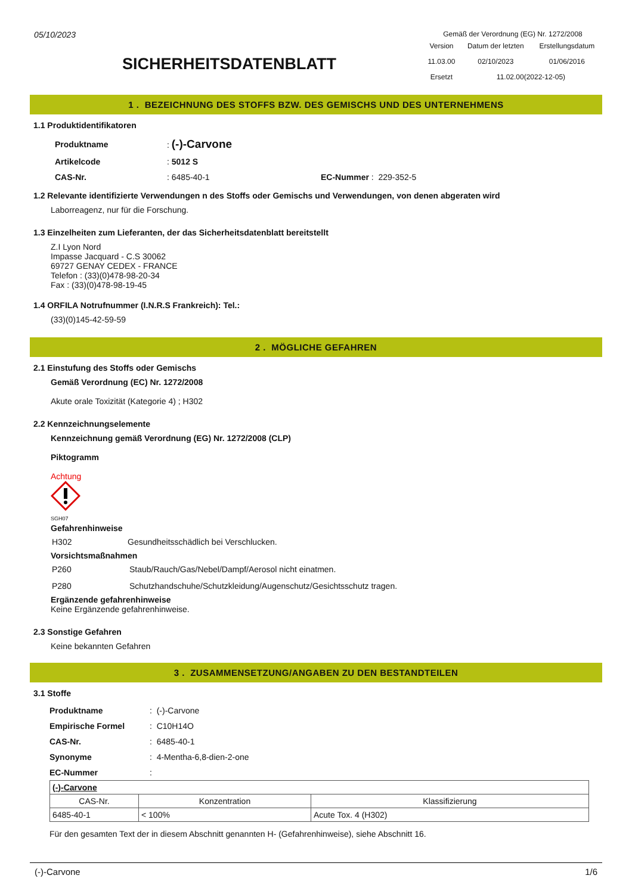05/10/2023
Gemäß der Verordnung (EG) Nr. 1272/2008
| Version | Datum der letzten | Erstellungsdatum |
| 11.03.00 | 02/10/2023 | 01/06/2016 |
| Ersetzt | 11.02.00(2022-12-05) | |
SICHERHEITSDATENBLATT
1 . BEZEICHNUNG DES STOFFS BZW. DES GEMISCHS UND DES UNTERNEHMENS
1.1 Produktidentifikatoren
| Produktname | : (-)-Carvone | |
| Artikelcode | : 5012 S | |
| CAS-Nr. | : 6485-40-1 | EC-Nummer : 229-352-5 |
1.2 Relevante identifizierte Verwendungen n des Stoffs oder Gemischs und Verwendungen, von denen abgeraten wird
Laborreagenz, nur für die Forschung.
1.3 Einzelheiten zum Lieferanten, der das Sicherheitsdatenblatt bereitstellt
Z.I Lyon Nord
Impasse Jacquard - C.S 30062
69727 GENAY CEDEX - FRANCE
Telefon : (33)(0)478-98-20-34
Fax : (33)(0)478-98-19-45
1.4 ORFILA Notrufnummer (I.N.R.S Frankreich): Tel.:
(33)(0)145-42-59-59
2 . MÖGLICHE GEFAHREN
2.1 Einstufung des Stoffs oder Gemischs
Gemäß Verordnung (EC) Nr. 1272/2008
Akute orale Toxizität (Kategorie 4) ; H302
2.2 Kennzeichnungselemente
Kennzeichnung gemäß Verordnung (EG) Nr. 1272/2008 (CLP)
Piktogramm
Achtung
SGH07
Gefahrenhinweise
| H302 | Gesundheitsschädlich bei Verschlucken. |
Vorsichtsmaßnahmen
| P260 | Staub/Rauch/Gas/Nebel/Dampf/Aerosol nicht einatmen. |
| P280 | Schutzhandschuhe/Schutzkleidung/Augenschutz/Gesichtsschutz tragen. |
Ergänzende gefahrenhinweise
Keine Ergänzende gefahrenhinweise.
2.3 Sonstige Gefahren
Keine bekannten Gefahren
3 . ZUSAMMENSETZUNG/ANGABEN ZU DEN BESTANDTEILEN
3.1 Stoffe
| Produktname | : (-)-Carvone |
| Empirische Formel | : C10H14O |
| CAS-Nr. | : 6485-40-1 |
| Synonyme | : 4-Mentha-6,8-dien-2-one |
| EC-Nummer | : |
| (-)-Carvone | | |
| CAS-Nr. | Konzentration | Klassifizierung |
| 6485-40-1 | < 100% | Acute Tox. 4 (H302) |
Für den gesamten Text der in diesem Abschnitt genannten H- (Gefahrenhinweise), siehe Abschnitt 16.
(-)-Carvone 1/6